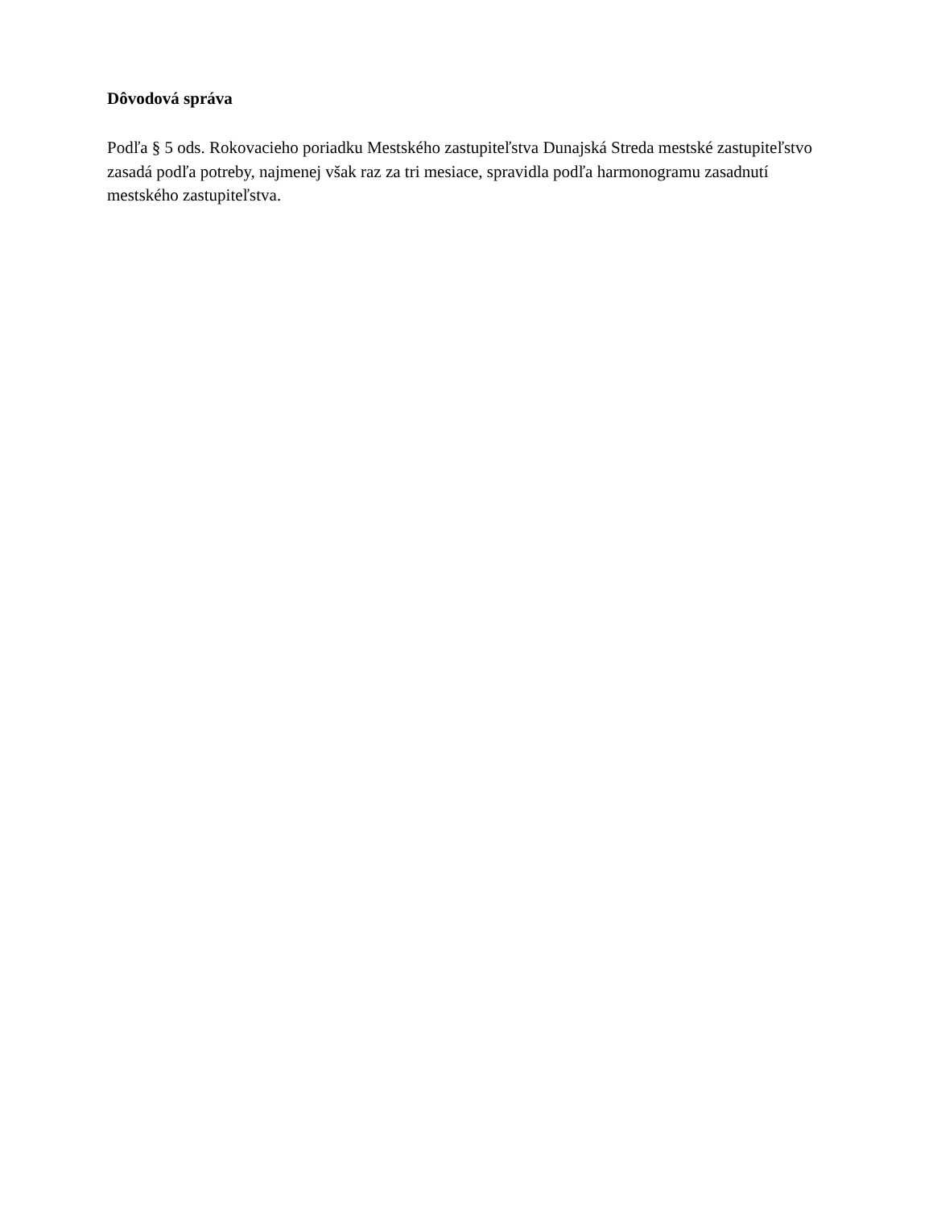Dôvodová správa
Podľa § 5 ods. Rokovacieho poriadku Mestského zastupiteľstva Dunajská Streda mestské zastupiteľstvo zasadá podľa potreby, najmenej však raz za tri mesiace, spravidla podľa harmonogramu zasadnutí mestského zastupiteľstva.